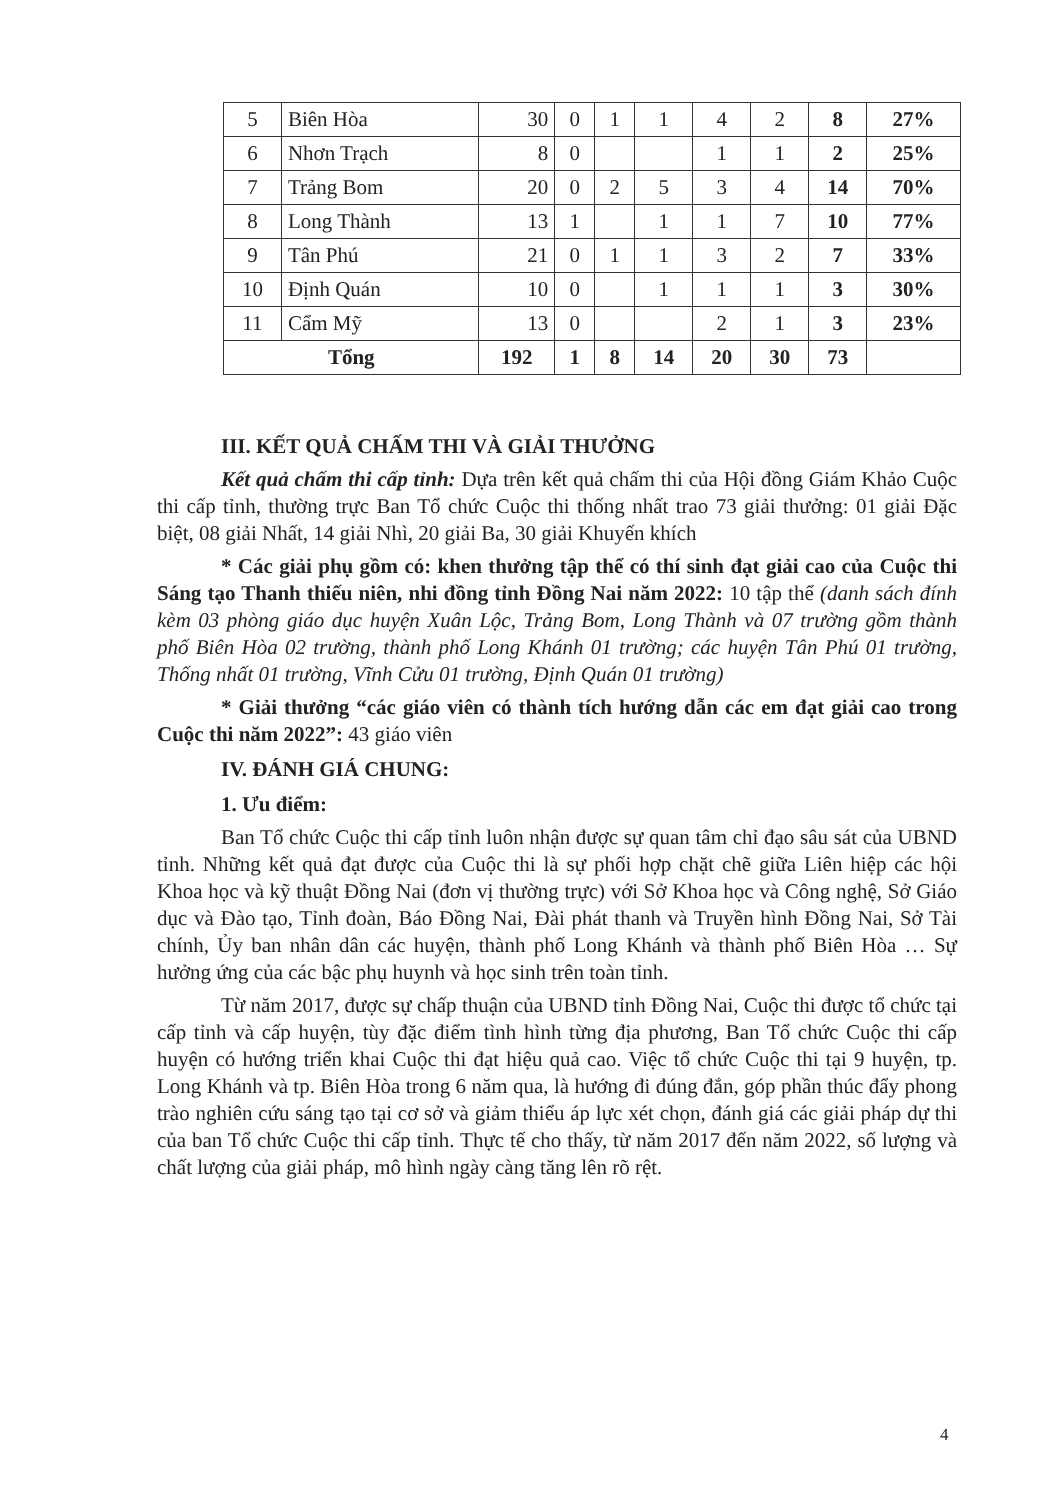| 5 | Biên Hòa | 30 | 0 | 1 | 1 | 4 | 2 | 8 | 27% |
| 6 | Nhơn Trạch | 8 | 0 | | | 1 | 1 | 2 | 25% |
| 7 | Trảng Bom | 20 | 0 | 2 | 5 | 3 | 4 | 14 | 70% |
| 8 | Long Thành | 13 | 1 | | 1 | 1 | 7 | 10 | 77% |
| 9 | Tân Phú | 21 | 0 | 1 | 1 | 3 | 2 | 7 | 33% |
| 10 | Định Quán | 10 | 0 | | 1 | 1 | 1 | 3 | 30% |
| 11 | Cẩm Mỹ | 13 | 0 | | | 2 | 1 | 3 | 23% |
| Tổng | | 192 | 1 | 8 | 14 | 20 | 30 | 73 | |
III. KẾT QUẢ CHẤM THI VÀ GIẢI THƯỞNG
Kết quả chấm thi cấp tỉnh: Dựa trên kết quả chấm thi của Hội đồng Giám Khảo Cuộc thi cấp tỉnh, thường trực Ban Tổ chức Cuộc thi thống nhất trao 73 giải thưởng: 01 giải Đặc biệt, 08 giải Nhất, 14 giải Nhì, 20 giải Ba, 30 giải Khuyến khích
* Các giải phụ gồm có: khen thưởng tập thể có thí sinh đạt giải cao của Cuộc thi Sáng tạo Thanh thiếu niên, nhi đồng tỉnh Đồng Nai năm 2022: 10 tập thể (danh sách đính kèm 03 phòng giáo dục huyện Xuân Lộc, Trảng Bom, Long Thành và 07 trường gồm thành phố Biên Hòa 02 trường, thành phố Long Khánh 01 trường; các huyện Tân Phú 01 trường, Thống nhất 01 trường, Vĩnh Cửu 01 trường, Định Quán 01 trường)
* Giải thưởng “các giáo viên có thành tích hướng dẫn các em đạt giải cao trong Cuộc thi năm 2022”: 43 giáo viên
IV. ĐÁNH GIÁ CHUNG:
1. Ưu điểm:
Ban Tổ chức Cuộc thi cấp tỉnh luôn nhận được sự quan tâm chỉ đạo sâu sát của UBND tỉnh. Những kết quả đạt được của Cuộc thi là sự phối hợp chặt chẽ giữa Liên hiệp các hội Khoa học và kỹ thuật Đồng Nai (đơn vị thường trực) với Sở Khoa học và Công nghệ, Sở Giáo dục và Đào tạo, Tỉnh đoàn, Báo Đồng Nai, Đài phát thanh và Truyền hình Đồng Nai, Sở Tài chính, Ủy ban nhân dân các huyện, thành phố Long Khánh và thành phố Biên Hòa … Sự hưởng ứng của các bậc phụ huynh và học sinh trên toàn tỉnh.
Từ năm 2017, được sự chấp thuận của UBND tỉnh Đồng Nai, Cuộc thi được tổ chức tại cấp tỉnh và cấp huyện, tùy đặc điểm tình hình từng địa phương, Ban Tổ chức Cuộc thi cấp huyện có hướng triển khai Cuộc thi đạt hiệu quả cao. Việc tổ chức Cuộc thi tại 9 huyện, tp. Long Khánh và tp. Biên Hòa trong 6 năm qua, là hướng đi đúng đắn, góp phần thúc đẩy phong trào nghiên cứu sáng tạo tại cơ sở và giảm thiểu áp lực xét chọn, đánh giá các giải pháp dự thi của ban Tổ chức Cuộc thi cấp tỉnh. Thực tế cho thấy, từ năm 2017 đến năm 2022, số lượng và chất lượng của giải pháp, mô hình ngày càng tăng lên rõ rệt.
4